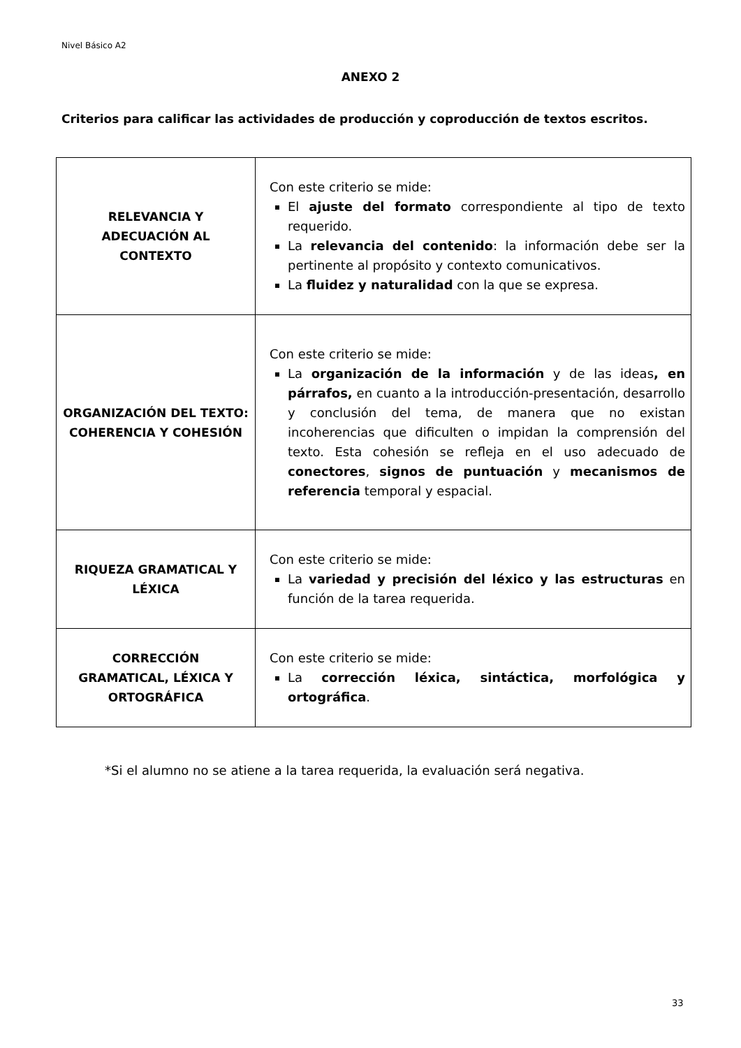Nivel Básico A2
ANEXO 2
Criterios para calificar las actividades de producción y coproducción de textos escritos.
| RELEVANCIA Y ADECUACIÓN AL CONTEXTO | Con este criterio se mide: El ajuste del formato correspondiente al tipo de texto requerido. La relevancia del contenido : la información debe ser la pertinente al propósito y contexto comunicativos. La fluidez y naturalidad con la que se expresa. |
| ORGANIZACIÓN DEL TEXTO: COHERENCIA Y COHESIÓN | Con este criterio se mide: La organización de la información y de las ideas , en párrafos, en cuanto a la introducción-presentación, desarrollo y conclusión del tema, de manera que no existan incoherencias que dificulten o impidan la comprensión del texto. Esta cohesión se refleja en el uso adecuado de conectores , signos de puntuación y mecanismos de referencia temporal y espacial. |
| RIQUEZA GRAMATICAL Y LÉXICA | Con este criterio se mide: La variedad y precisión del léxico y las estructuras en función de la tarea requerida. |
| CORRECCIÓN GRAMATICAL, LÉXICA Y ORTOGRÁFICA | Con este criterio se mide: La corrección léxica, sintáctica, morfológica y ortográfica . |
*Si el alumno no se atiene a la tarea requerida, la evaluación será negativa.
33